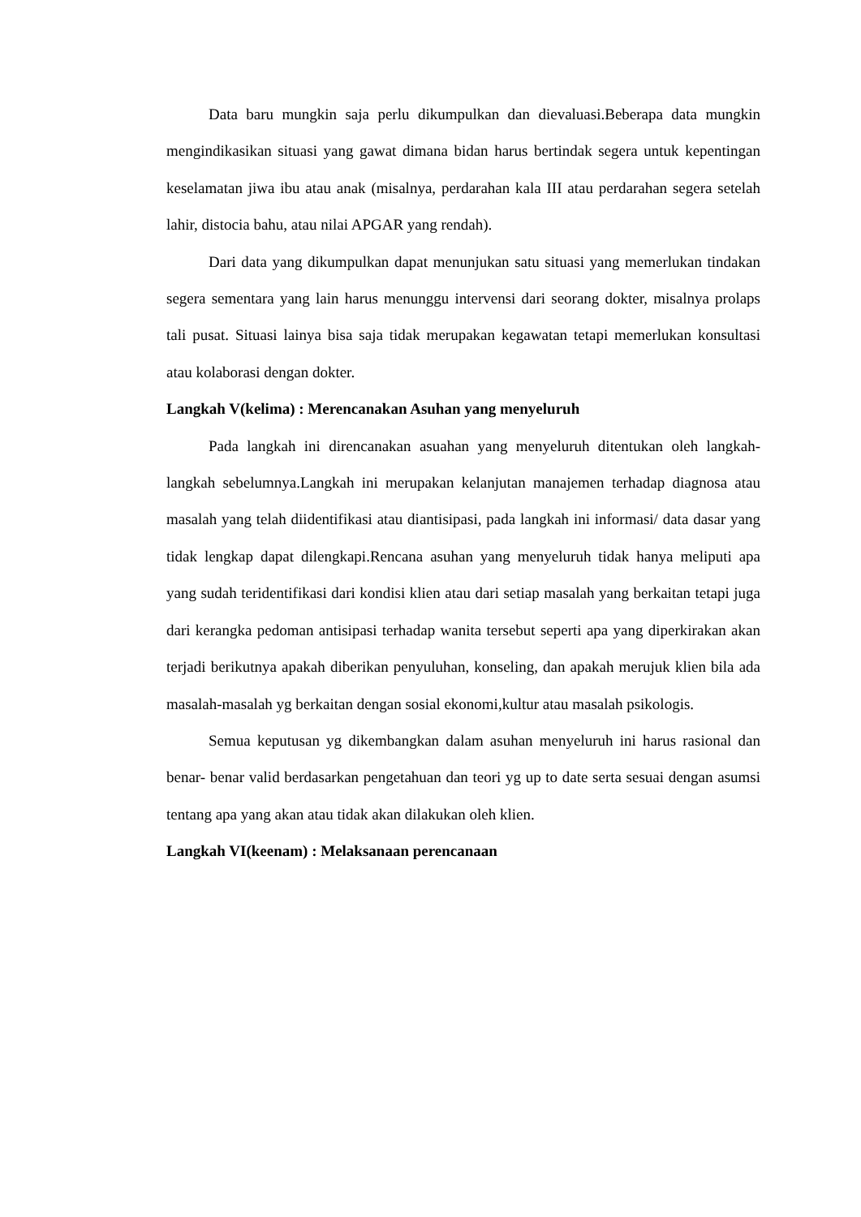Data baru mungkin saja perlu dikumpulkan dan dievaluasi.Beberapa data mungkin mengindikasikan situasi yang gawat dimana bidan harus bertindak segera untuk kepentingan keselamatan jiwa ibu atau anak (misalnya, perdarahan kala III atau perdarahan segera setelah lahir, distocia bahu, atau nilai APGAR yang rendah).
Dari data yang dikumpulkan dapat menunjukan satu situasi yang memerlukan tindakan segera sementara yang lain harus menunggu intervensi dari seorang dokter, misalnya prolaps tali pusat. Situasi lainya bisa saja tidak merupakan kegawatan tetapi memerlukan konsultasi atau kolaborasi dengan dokter.
Langkah V(kelima) : Merencanakan Asuhan yang menyeluruh
Pada langkah ini direncanakan asuahan yang menyeluruh ditentukan oleh langkah-langkah sebelumnya.Langkah ini merupakan kelanjutan manajemen terhadap diagnosa atau masalah yang telah diidentifikasi atau diantisipasi, pada langkah ini informasi/ data dasar yang tidak lengkap dapat dilengkapi.Rencana asuhan yang menyeluruh tidak hanya meliputi apa yang sudah teridentifikasi dari kondisi klien atau dari setiap masalah yang berkaitan tetapi juga dari kerangka pedoman antisipasi terhadap wanita tersebut seperti apa yang diperkirakan akan terjadi berikutnya apakah diberikan penyuluhan, konseling, dan apakah merujuk klien bila ada masalah-masalah yg berkaitan dengan sosial ekonomi,kultur atau masalah psikologis.
Semua keputusan yg dikembangkan dalam asuhan menyeluruh ini harus rasional dan benar- benar valid berdasarkan pengetahuan dan teori yg up to date serta sesuai dengan asumsi tentang apa yang akan atau tidak akan dilakukan oleh klien.
Langkah VI(keenam) : Melaksanaan perencanaan